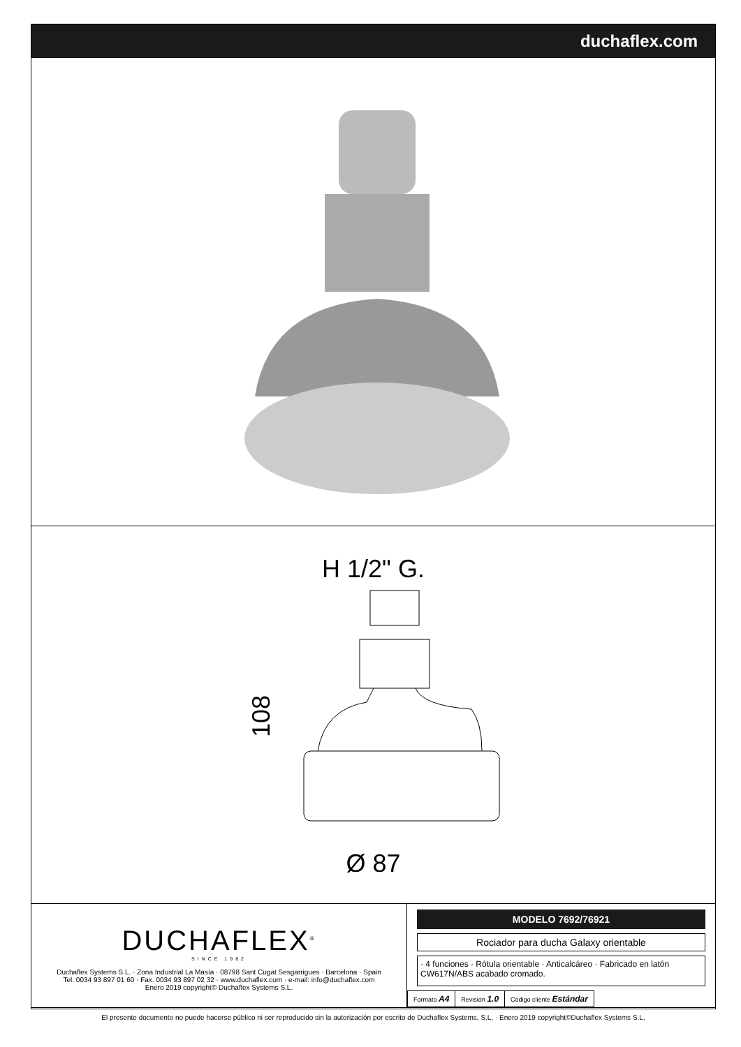duchaflex.com
H 1/2" G.
108
Ø 87
DUCHAFLEX<sup>®</sup>
SINCE 1982
Duchaflex Systems S.L. · Zona Industrial La Masía · 08798 Sant Cugat Sesgarrigues · Barcelona · Spain
Tel. 0034 93 897 01 60 · Fax. 0034 93 897 02 32 · www.duchaflex.com · e-mail: info@duchaflex.com
Enero 2019 copyright© Duchaflex Systems S.L.
MODELO 7692/76921
Rociador para ducha Galaxy orientable
· 4 funciones · Rótula orientable · Anticalcáreo · Fabricado en latón CW617N/ABS acabado cromado.
| Formato A4 | Revisión 1.0 | Código cliente Estándar |
El presente documento no puede hacerse público ni ser reproducido sin la autorización por escrito de Duchaflex Systems, S.L. · Enero 2019 copyright©Duchaflex Systems S.L.